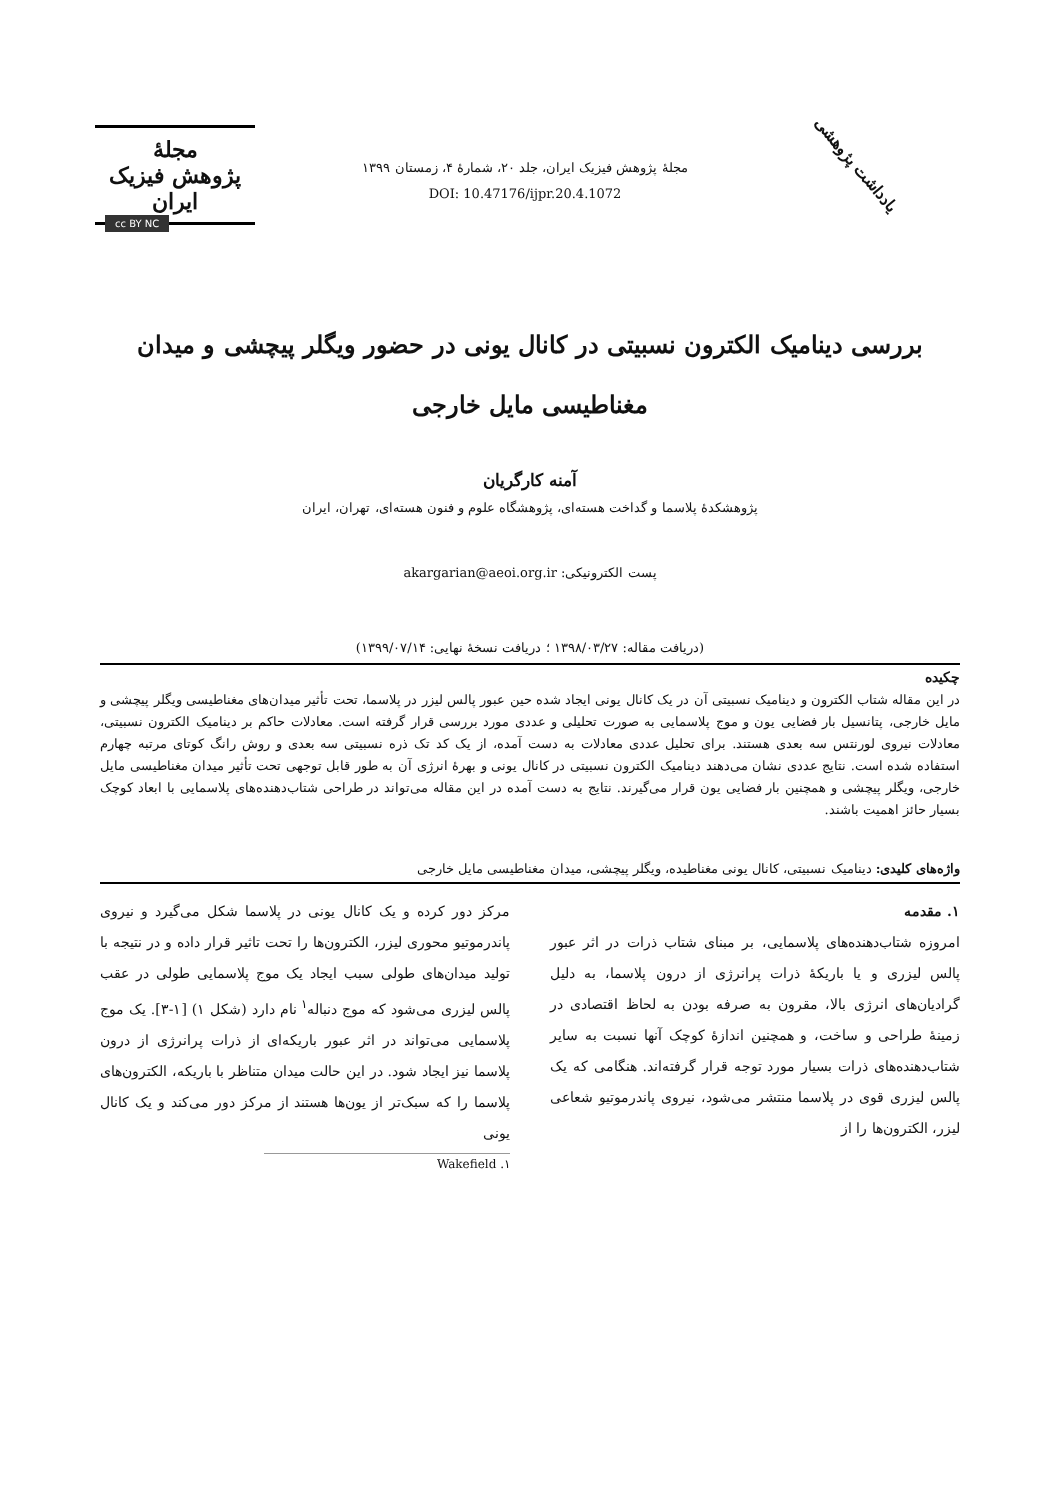یادداشت پژوهشی
مجلهٔ پژوهش فیزیک ایران، جلد ۲۰، شمارهٔ ۴، زمستان ۱۳۹۹
DOI: 10.47176/ijpr.20.4.1072
مجلهٔ
پژوهش فیزیک
ایران
cc BY NC
بررسی دینامیک الکترون نسبیتی در کانال یونی در حضور ویگلر پیچشی و میدان مغناطیسی مایل خارجی
آمنه کارگریان
پژوهشکدهٔ پلاسما و گداخت هسته‌ای، پژوهشگاه علوم و فنون هسته‌ای، تهران، ایران
پست الکترونیکی: akargarian@aeoi.org.ir
(دریافت مقاله: ۱۳۹۸/۰۳/۲۷ ؛ دریافت نسخهٔ نهایی: ۱۳۹۹/۰۷/۱۴)
چکیده
در این مقاله شتاب الکترون و دینامیک نسبیتی آن در یک کانال یونی ایجاد شده حین عبور پالس لیزر در پلاسما، تحت تأثیر میدان‌های مغناطیسی ویگلر پیچشی و مایل خارجی، پتانسیل بار فضایی یون و موج پلاسمایی به صورت تحلیلی و عددی مورد بررسی قرار گرفته است. معادلات حاکم بر دینامیک الکترون نسبیتی، معادلات نیروی لورنتس سه بعدی هستند. برای تحلیل عددی معادلات به دست آمده، از یک کد تک ذره نسبیتی سه بعدی و روش رانگ کوتای مرتبه چهارم استفاده شده است. نتایج عددی نشان می‌دهند دینامیک الکترون نسبیتی در کانال یونی و بهرهٔ انرژی آن به طور قابل توجهی تحت تأثیر میدان مغناطیسی مایل خارجی، ویگلر پیچشی و همچنین بار فضایی یون قرار می‌گیرند. نتایج به دست آمده در این مقاله می‌تواند در طراحی شتاب‌دهنده‌های پلاسمایی با ابعاد کوچک بسیار حائز اهمیت باشند.
واژه‌های کلیدی: دینامیک نسبیتی، کانال یونی مغناطیده، ویگلر پیچشی، میدان مغناطیسی مایل خارجی
۱. مقدمه
امروزه شتاب‌دهنده‌های پلاسمایی، بر مبنای شتاب ذرات در اثر عبور پالس لیزری و یا باریکهٔ ذرات پرانرژی از درون پلاسما، به دلیل گرادیان‌های انرژی بالا، مقرون به صرفه بودن به لحاظ اقتصادی در زمینهٔ طراحی و ساخت، و همچنین اندازهٔ کوچک آنها نسبت به سایر شتاب‌دهنده‌های ذرات بسیار مورد توجه قرار گرفته‌اند. هنگامی که یک پالس لیزری قوی در پلاسما منتشر می‌شود، نیروی پاندرموتیو شعاعی لیزر، الکترون‌ها را از
مرکز دور کرده و یک کانال یونی در پلاسما شکل می‌گیرد و نیروی پاندرموتیو محوری لیزر، الکترون‌ها را تحت تاثیر قرار داده و در نتیجه با تولید میدان‌های طولی سبب ایجاد یک موج پلاسمایی طولی در عقب پالس لیزری می‌شود که موج دنباله<sup>۱</sup> نام دارد (شکل ۱) [۱-۳]. یک موج پلاسمایی می‌تواند در اثر عبور باریکه‌ای از ذرات پرانرژی از درون پلاسما نیز ایجاد شود. در این حالت میدان متناظر با باریکه، الکترون‌های پلاسما را که سبک‌تر از یون‌ها هستند از مرکز دور می‌کند و یک کانال یونی
۱. Wakefield